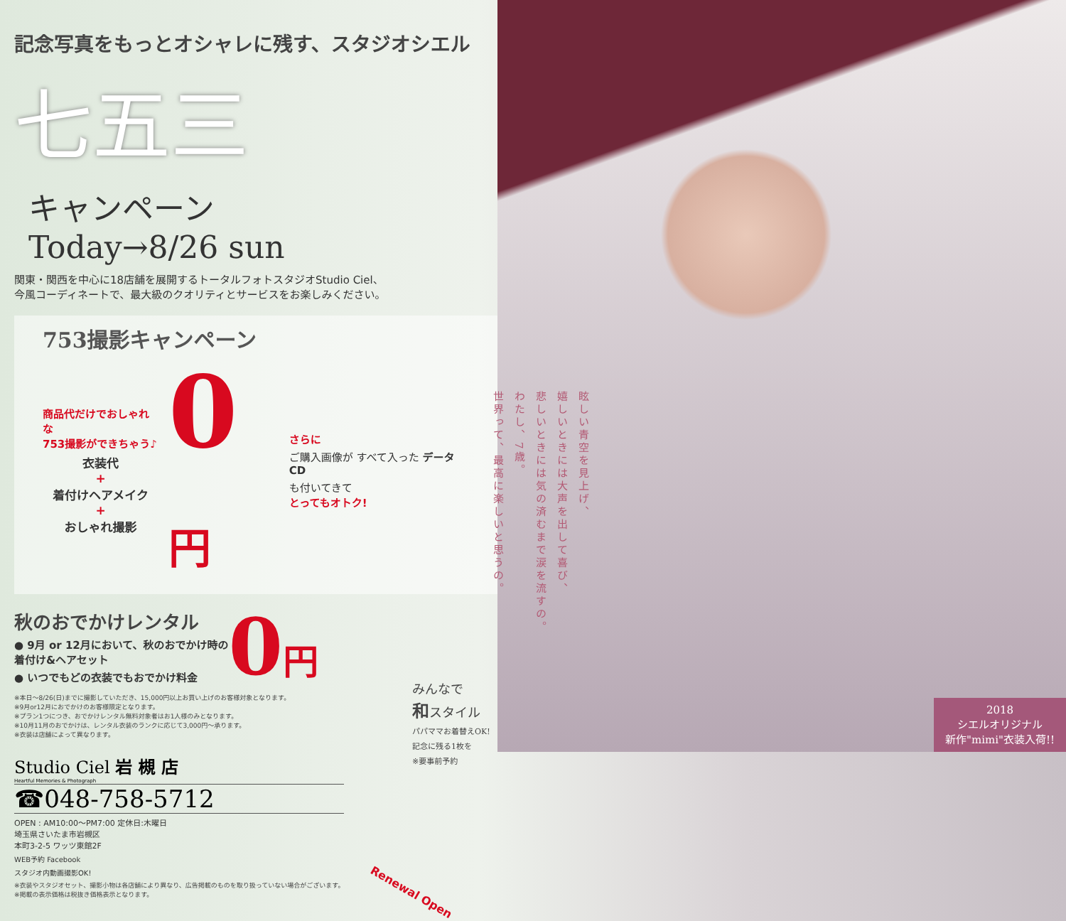記念写真をもっとオシャレに残す、スタジオシエル
七五三 キャンペーン
Today→8/26 sun
関東・関西を中心に18店舗を展開するトータルフォトスタジオStudio Ciel、
今風コーディネートで、最大級のクオリティとサービスをお楽しみください。
753撮影キャンペーン
商品代だけでおしゃれな
753撮影ができちゃう♪
衣装代
+
着付けヘアメイク
+
おしゃれ撮影
0円
さらに
ご購入画像が すべて入った データCD
も付いてきて
とってもオトク!
秋のおでかけレンタル
● 9月 or 12月において、秋のおでかけ時の
着付け&ヘアセット
● いつでもどの衣装でもおでかけ料金
0円
※本日～8/26(日)までに撮影していただき、15,000円以上お買い上げのお客様対象となります。
※9月or12月におでかけのお客様限定となります。
※プラン1つにつき、おでかけレンタル無料対象者はお1人様のみとなります。
※10月11月のおでかけは、レンタル衣装のランクに応じて3,000円～承ります。
※衣装は店舗によって異なります。
Studio Ciel 岩 槻 店
Heartful Memories & Photograph
☎048-758-5712
OPEN : AM10:00～PM7:00 定休日:木曜日
埼玉県さいたま市岩槻区
本町3-2-5 ワッツ東館2F
WEB予約 Facebook
スタジオ内動画撮影OK!
※衣装やスタジオセット、撮影小物は各店舗により異なり、広告掲載のものを取り扱っていない場合がございます。
※掲載の表示価格は税抜き価格表示となります。
Renewal Open
眩しい青空を見上げ、
嬉しいときには大声を出して喜び、
悲しいときには気の済むまで涙を流すの。
わたし、7歳。
世界って、最高に楽しいと思うの。
みんなで
和スタイル
パパママお着替えOK!
記念に残る1枚を
※要事前予約
2018
シエルオリジナル
新作"mimi"衣装入荷!!